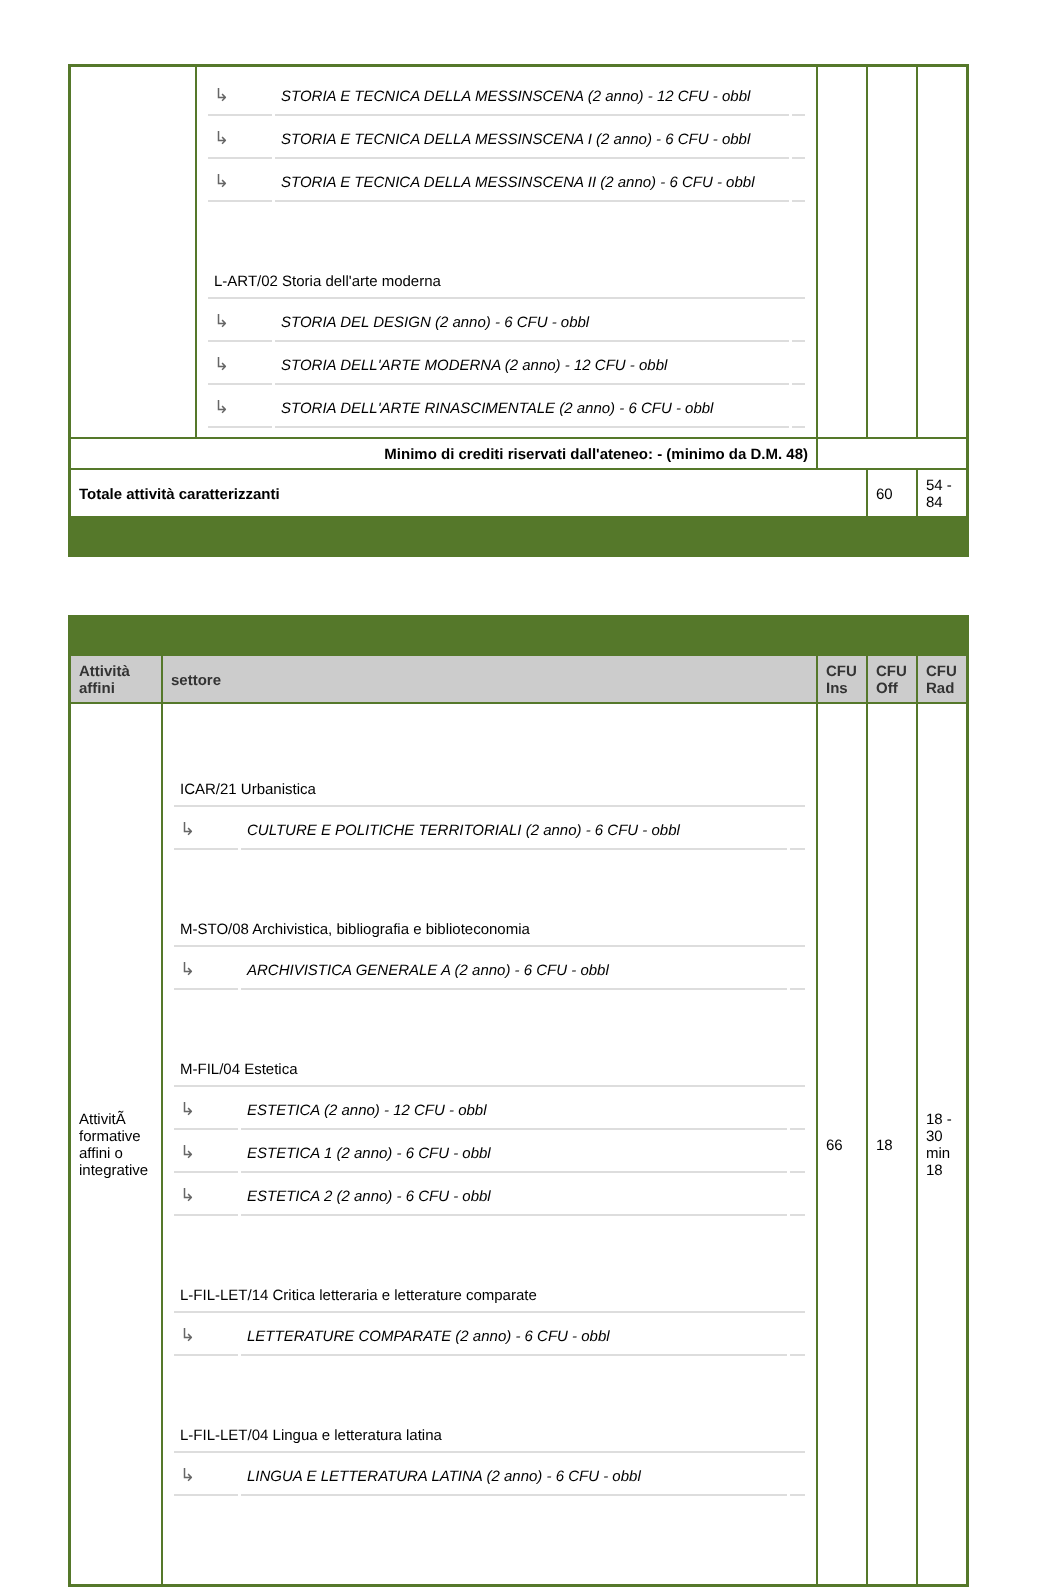| | / ↳ / STORIA E TECNICA DELLA MESSINSCENA (2 anno) - 12 CFU - obbl / / / ↳ / STORIA E TECNICA DELLA MESSINSCENA I (2 anno) - 6 CFU - obbl / / / ↳ / STORIA E TECNICA DELLA MESSINSCENA II (2 anno) - 6 CFU - obbl / / / L-ART/02 Storia dell'arte moderna / / / / ↳ / STORIA DEL DESIGN (2 anno) - 6 CFU - obbl / / / ↳ / STORIA DELL'ARTE MODERNA (2 anno) - 12 CFU - obbl / / / ↳ / STORIA DELL'ARTE RINASCIMENTALE (2 anno) - 6 CFU - obbl / / | | | |
| Minimo di crediti riservati dall'ateneo: - (minimo da D.M. 48) | | | | |
| Totale attività caratterizzanti | | | 60 | 54 - 84 |
| Attività affini | settore | CFU Ins | CFU Off | CFU Rad |
| --- | --- | --- | --- | --- |
| AttivitÃ formative affini o integrative | / ICAR/21 Urbanistica / / / / ↳ / CULTURE E POLITICHE TERRITORIALI (2 anno) - 6 CFU - obbl / / / M-STO/08 Archivistica, bibliografia e biblioteconomia / / / / ↳ / ARCHIVISTICA GENERALE A (2 anno) - 6 CFU - obbl / / / M-FIL/04 Estetica / / / / ↳ / ESTETICA (2 anno) - 12 CFU - obbl / / / ↳ / ESTETICA 1 (2 anno) - 6 CFU - obbl / / / ↳ / ESTETICA 2 (2 anno) - 6 CFU - obbl / / / L-FIL-LET/14 Critica letteraria e letterature comparate / / / / ↳ / LETTERATURE COMPARATE (2 anno) - 6 CFU - obbl / / / L-FIL-LET/04 Lingua e letteratura latina / / / / ↳ / LINGUA E LETTERATURA LATINA (2 anno) - 6 CFU - obbl / / | 66 | 18 | 18 - 30 min 18 |